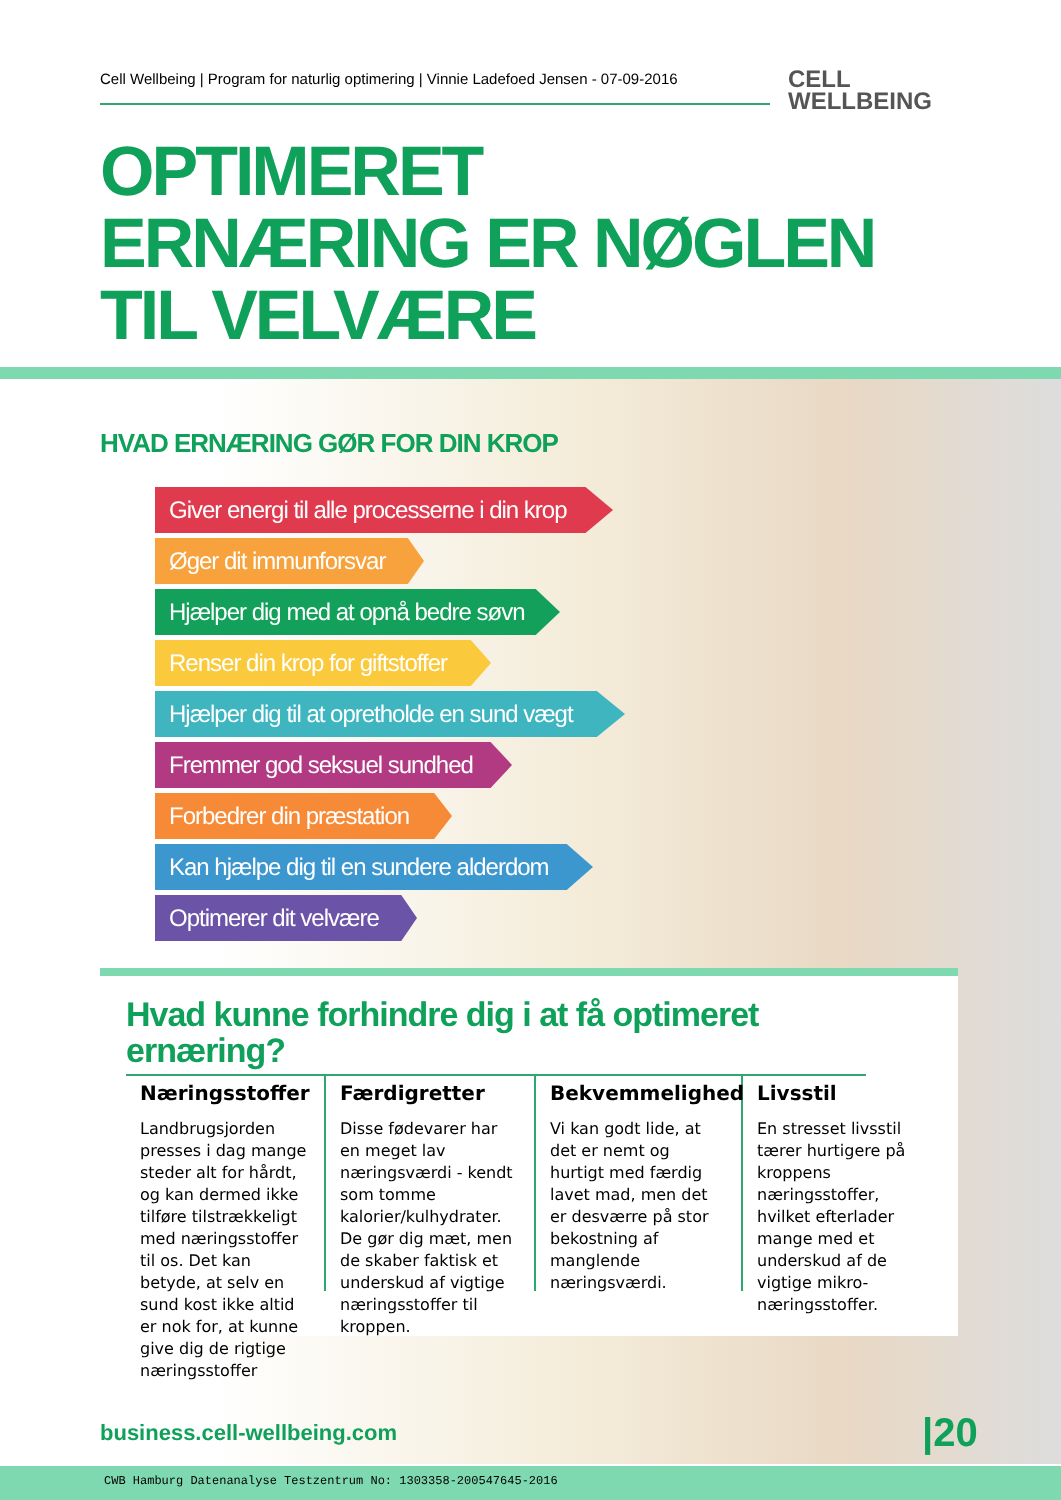Cell Wellbeing | Program for naturlig optimering | Vinnie Ladefoed Jensen - 07-09-2016
CELL
WELLBEING
OPTIMERET
ERNÆRING ER NØGLEN
TIL VELVÆRE
HVAD ERNÆRING GØR FOR DIN KROP
Giver energi til alle processerne i din krop
Øger dit immunforsvar
Hjælper dig med at opnå bedre søvn
Renser din krop for giftstoffer
Hjælper dig til at opretholde en sund vægt
Fremmer god seksuel sundhed
Forbedrer din præstation
Kan hjælpe dig til en sundere alderdom
Optimerer dit velvære
Hvad kunne forhindre dig i at få optimeret ernæring?
Næringsstoffer
Landbrugsjorden presses i dag mange steder alt for hårdt, og kan dermed ikke tilføre tilstrækkeligt med næringsstoffer til os. Det kan betyde, at selv en sund kost ikke altid er nok for, at kunne give dig de rigtige næringsstoffer
Færdigretter
Disse fødevarer har en meget lav næringsværdi - kendt som tomme kalorier/kulhydrater. De gør dig mæt, men de skaber faktisk et underskud af vigtige næringsstoffer til kroppen.
Bekvemmelighed
Vi kan godt lide, at det er nemt og hurtigt med færdig lavet mad, men det er desværre på stor bekostning af manglende næringsværdi.
Livsstil
En stresset livsstil tærer hurtigere på kroppens næringsstoffer, hvilket efterlader mange med et underskud af de vigtige mikro-næringsstoffer.
business.cell-wellbeing.com |20
CWB Hamburg Datenanalyse Testzentrum No: 1303358-200547645-2016